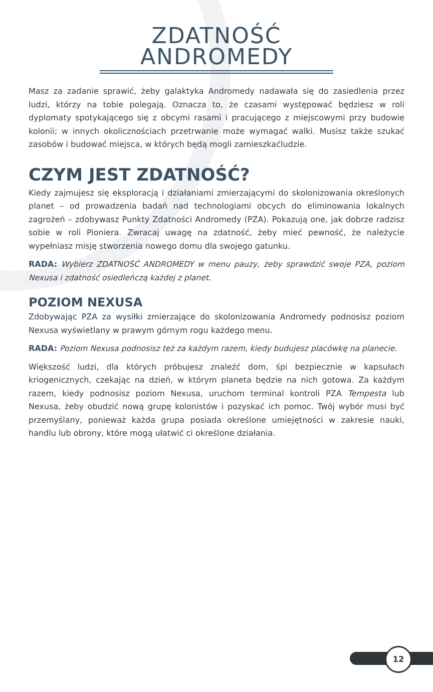ZDATNOŚĆ
ANDROMEDY
Masz za zadanie sprawić, żeby galaktyka Andromedy nadawała się do zasiedlenia przez ludzi, którzy na tobie polegają. Oznacza to, że czasami występować będziesz w roli dyplomaty spotykającego się z obcymi rasami i pracującego z miejscowymi przy budowie kolonii; w innych okolicznościach przetrwanie może wymagać walki. Musisz także szukać zasobów i budować miejsca, w których będą mogli zamieszkaćludzie.
CZYM JEST ZDATNOŚĆ?
Kiedy zajmujesz się eksploracją i działaniami zmierzającymi do skolonizowania określonych planet – od prowadzenia badań nad technologiami obcych do eliminowania lokalnych zagrożeń – zdobywasz Punkty Zdatności Andromedy (PZA). Pokazują one, jak dobrze radzisz sobie w roli Pioniera. Zwracaj uwagę na zdatność, żeby mieć pewność, że należycie wypełniasz misję stworzenia nowego domu dla swojego gatunku.
RADA: Wybierz ZDATNOŚĆ ANDROMEDY w menu pauzy, żeby sprawdzić swoje PZA, poziom Nexusa i zdatność osiedleńczą każdej z planet.
POZIOM NEXUSA
Zdobywając PZA za wysiłki zmierzające do skolonizowania Andromedy podnosisz poziom Nexusa wyświetlany w prawym górnym rogu każdego menu.
RADA: Poziom Nexusa podnosisz też za każdym razem, kiedy budujesz placówkę na planecie.
Większość ludzi, dla których próbujesz znaleźć dom, śpi bezpiecznie w kapsułach kriogenicznych, czekając na dzień, w którym planeta będzie na nich gotowa. Za każdym razem, kiedy podnosisz poziom Nexusa, uruchom terminal kontroli PZA Tempesta lub Nexusa, żeby obudzić nową grupę kolonistów i pozyskać ich pomoc. Twój wybór musi być przemyślany, ponieważ każda grupa posiada określone umiejętności w zakresie nauki, handlu lub obrony, które mogą ułatwić ci określone działania.
12